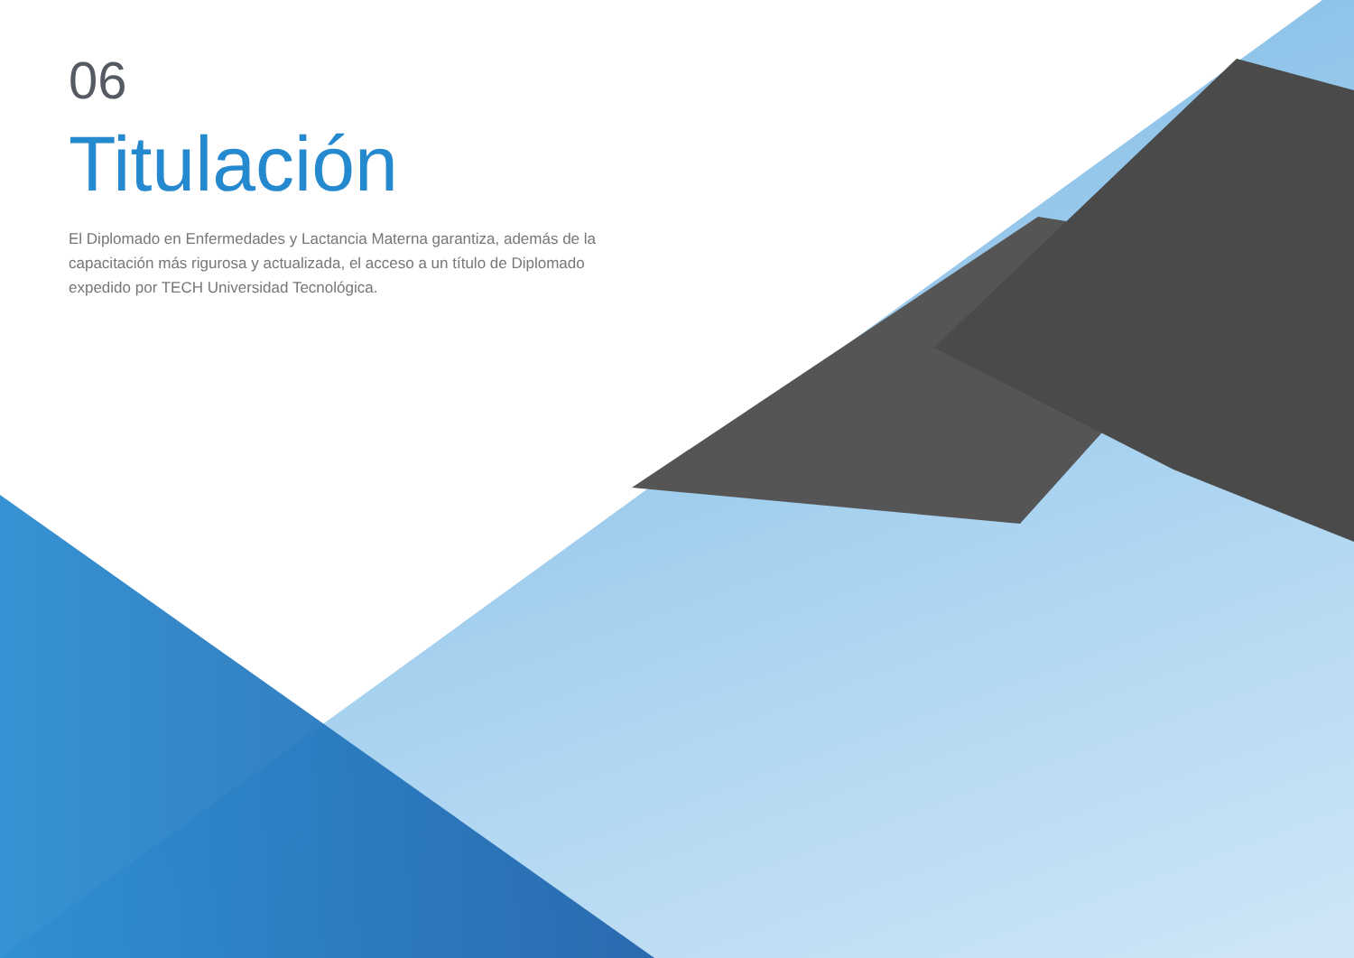06
Titulación
El Diplomado en Enfermedades y Lactancia Materna garantiza, además de la capacitación más rigurosa y actualizada, el acceso a un título de Diplomado expedido por TECH Universidad Tecnológica.